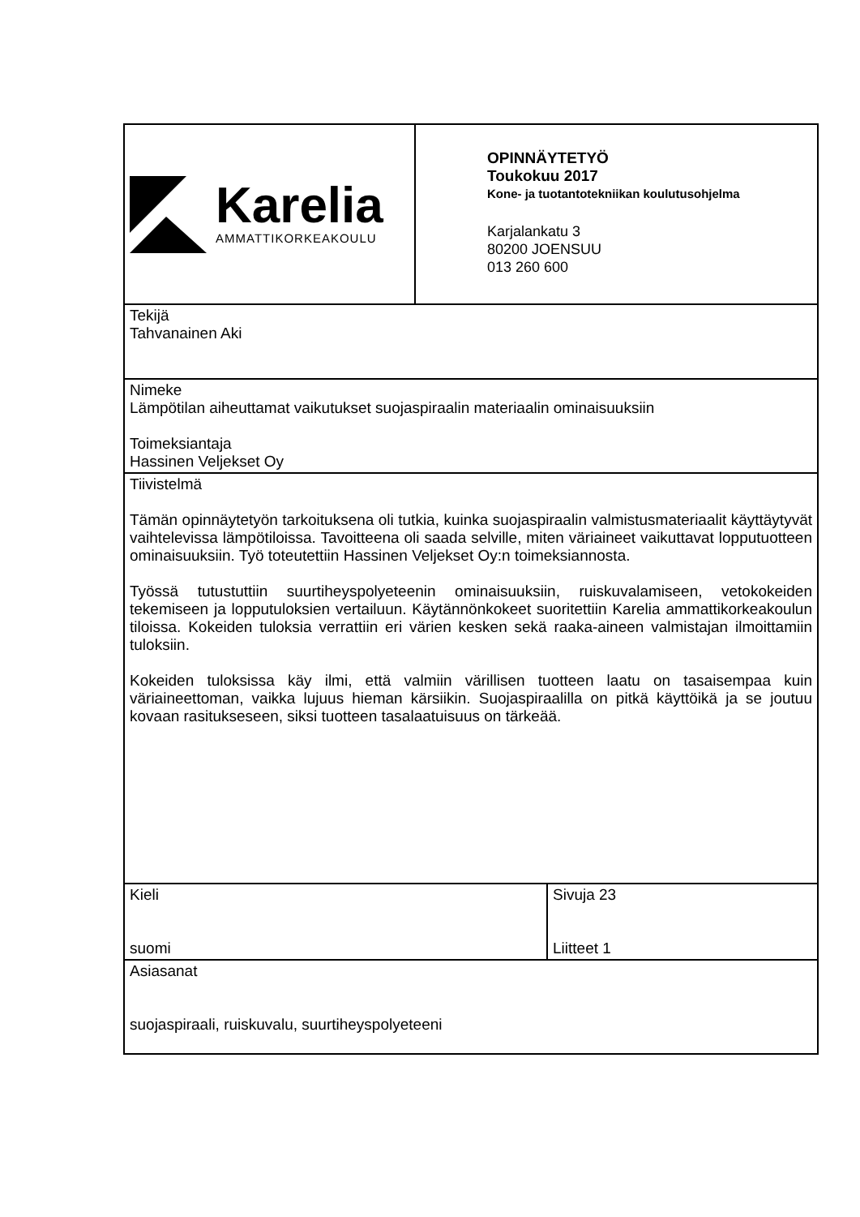| Karelia AMMATTIKORKEAKOULU | OPINNÄYTETYÖ Toukokuu 2017 Kone- ja tuotantotekniikan koulutusohjelma Karjalankatu 3 80200 JOENSUU 013 260 600 | |
| Tekijä Tahvanainen Aki | | |
| Nimeke Lämpötilan aiheuttamat vaikutukset suojaspiraalin materiaalin ominaisuuksiin Toimeksiantaja Hassinen Veljekset Oy | | |
| Tiivistelmä Tämän opinnäytetyön tarkoituksena oli tutkia, kuinka suojaspiraalin valmistusmateriaalit käyttäytyvät vaihtelevissa lämpötiloissa. Tavoitteena oli saada selville, miten väriaineet vaikuttavat lopputuotteen ominaisuuksiin. Työ toteutettiin Hassinen Veljekset Oy:n toimeksiannosta. Työssä tutustuttiin suurtiheyspolyeteenin ominaisuuksiin, ruiskuvalamiseen, vetokokeiden tekemiseen ja lopputuloksien vertailuun. Käytännönkokeet suoritettiin Karelia ammattikorkeakoulun tiloissa. Kokeiden tuloksia verrattiin eri värien kesken sekä raaka-aineen valmistajan ilmoittamiin tuloksiin. Kokeiden tuloksissa käy ilmi, että valmiin värillisen tuotteen laatu on tasaisempaa kuin väriaineettoman, vaikka lujuus hieman kärsiikin. Suojaspiraalilla on pitkä käyttöikä ja se joutuu kovaan rasitukseseen, siksi tuotteen tasalaatuisuus on tärkeää. | | |
| Kieli suomi | | Sivuja 23 Liitteet 1 |
| Asiasanat suojaspiraali, ruiskuvalu, suurtiheyspolyeteeni | | |